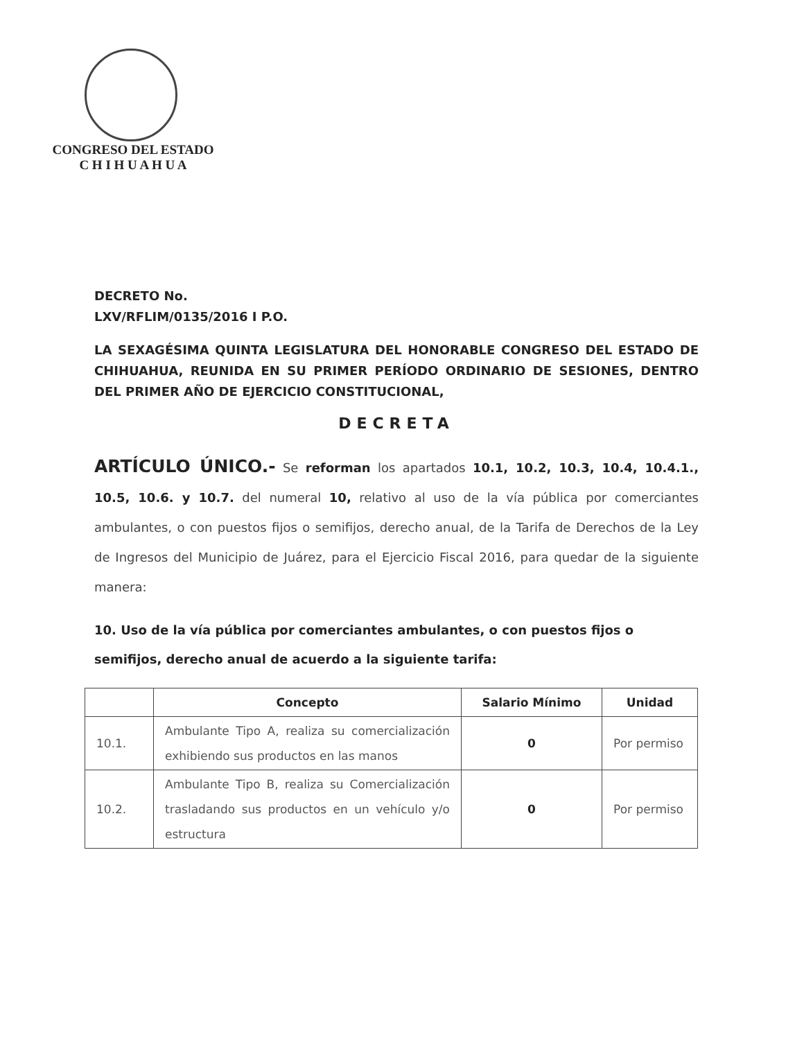CONGRESO DEL ESTADO
C H I H U A H U A
DECRETO No.
LXV/RFLIM/0135/2016 I P.O.
LA SEXAGÉSIMA QUINTA LEGISLATURA DEL HONORABLE CONGRESO DEL ESTADO DE CHIHUAHUA, REUNIDA EN SU PRIMER PERÍODO ORDINARIO DE SESIONES, DENTRO DEL PRIMER AÑO DE EJERCICIO CONSTITUCIONAL,
DECRETA
ARTÍCULO ÚNICO.- Se reforman los apartados 10.1, 10.2, 10.3, 10.4, 10.4.1., 10.5, 10.6. y 10.7. del numeral 10, relativo al uso de la vía pública por comerciantes ambulantes, o con puestos fijos o semifijos, derecho anual, de la Tarifa de Derechos de la Ley de Ingresos del Municipio de Juárez, para el Ejercicio Fiscal 2016, para quedar de la siguiente manera:
10. Uso de la vía pública por comerciantes ambulantes, o con puestos fijos o semifijos, derecho anual de acuerdo a la siguiente tarifa:
| | Concepto | Salario Mínimo | Unidad |
| --- | --- | --- | --- |
| 10.1. | Ambulante Tipo A, realiza su comercialización exhibiendo sus productos en las manos | 0 | Por permiso |
| 10.2. | Ambulante Tipo B, realiza su Comercialización trasladando sus productos en un vehículo y/o estructura | 0 | Por permiso |